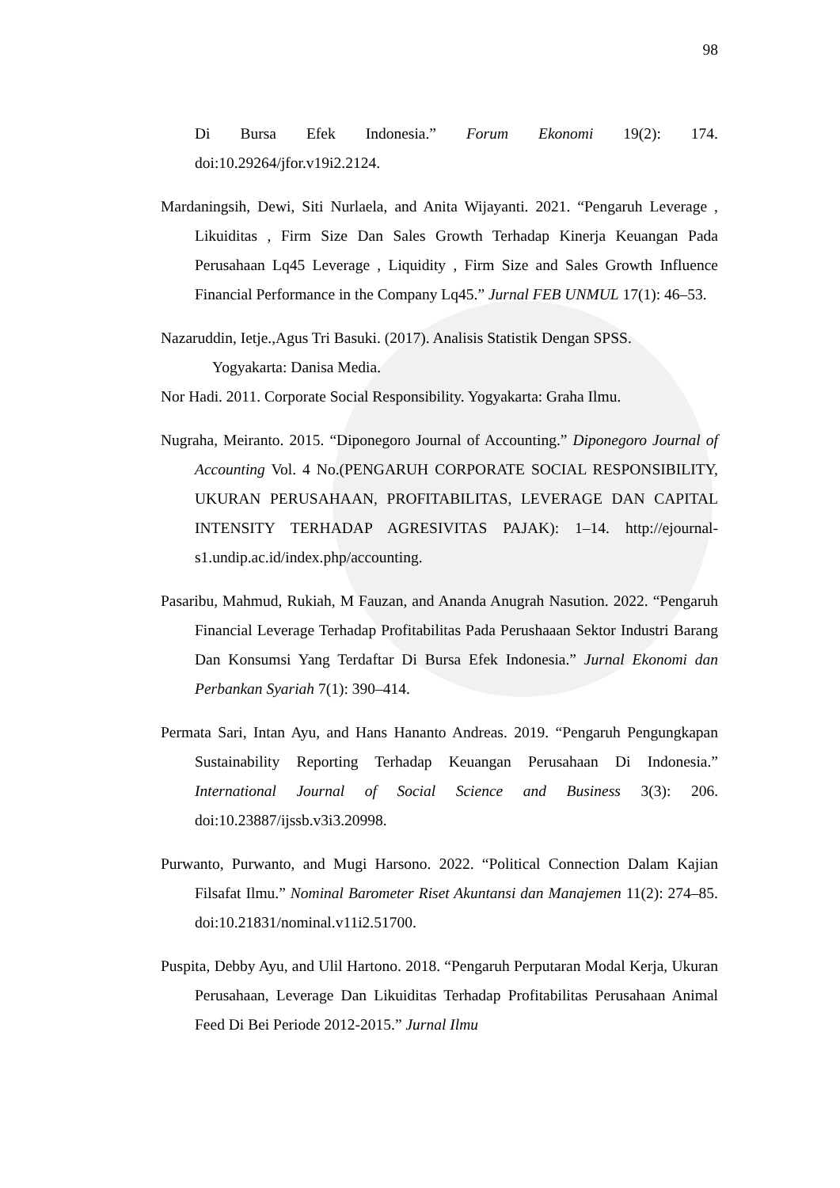98
Di Bursa Efek Indonesia.” Forum Ekonomi 19(2): 174. doi:10.29264/jfor.v19i2.2124.
Mardaningsih, Dewi, Siti Nurlaela, and Anita Wijayanti. 2021. “Pengaruh Leverage , Likuiditas , Firm Size Dan Sales Growth Terhadap Kinerja Keuangan Pada Perusahaan Lq45 Leverage , Liquidity , Firm Size and Sales Growth Influence Financial Performance in the Company Lq45.” Jurnal FEB UNMUL 17(1): 46–53.
Nazaruddin, Ietje.,Agus Tri Basuki. (2017). Analisis Statistik Dengan SPSS.
Yogyakarta: Danisa Media.
Nor Hadi. 2011. Corporate Social Responsibility. Yogyakarta: Graha Ilmu.
Nugraha, Meiranto. 2015. “Diponegoro Journal of Accounting.” Diponegoro Journal of Accounting Vol. 4 No.(PENGARUH CORPORATE SOCIAL RESPONSIBILITY, UKURAN PERUSAHAAN, PROFITABILITAS, LEVERAGE DAN CAPITAL INTENSITY TERHADAP AGRESIVITAS PAJAK): 1–14. http://ejournal-s1.undip.ac.id/index.php/accounting.
Pasaribu, Mahmud, Rukiah, M Fauzan, and Ananda Anugrah Nasution. 2022. “Pengaruh Financial Leverage Terhadap Profitabilitas Pada Perushaaan Sektor Industri Barang Dan Konsumsi Yang Terdaftar Di Bursa Efek Indonesia.” Jurnal Ekonomi dan Perbankan Syariah 7(1): 390–414.
Permata Sari, Intan Ayu, and Hans Hananto Andreas. 2019. “Pengaruh Pengungkapan Sustainability Reporting Terhadap Keuangan Perusahaan Di Indonesia.” International Journal of Social Science and Business 3(3): 206. doi:10.23887/ijssb.v3i3.20998.
Purwanto, Purwanto, and Mugi Harsono. 2022. “Political Connection Dalam Kajian Filsafat Ilmu.” Nominal Barometer Riset Akuntansi dan Manajemen 11(2): 274–85. doi:10.21831/nominal.v11i2.51700.
Puspita, Debby Ayu, and Ulil Hartono. 2018. “Pengaruh Perputaran Modal Kerja, Ukuran Perusahaan, Leverage Dan Likuiditas Terhadap Profitabilitas Perusahaan Animal Feed Di Bei Periode 2012-2015.” Jurnal Ilmu